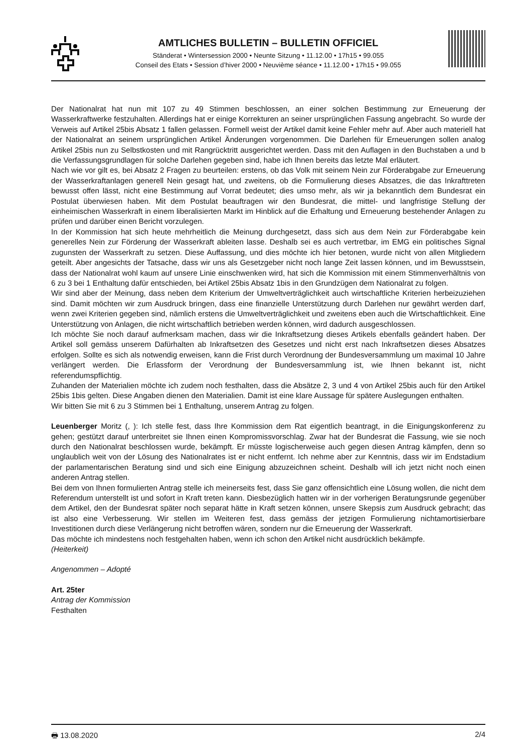AMTLICHES BULLETIN – BULLETIN OFFICIEL
Ständerat • Wintersession 2000 • Neunte Sitzung • 11.12.00 • 17h15 • 99.055
Conseil des Etats • Session d’hiver 2000 • Neuvième séance • 11.12.00 • 17h15 • 99.055
Der Nationalrat hat nun mit 107 zu 49 Stimmen beschlossen, an einer solchen Bestimmung zur Erneuerung der Wasserkraftwerke festzuhalten. Allerdings hat er einige Korrekturen an seiner ursprünglichen Fassung angebracht. So wurde der Verweis auf Artikel 25bis Absatz 1 fallen gelassen. Formell weist der Artikel damit keine Fehler mehr auf. Aber auch materiell hat der Nationalrat an seinem ursprünglichen Artikel Änderungen vorgenommen. Die Darlehen für Erneuerungen sollen analog Artikel 25bis nun zu Selbstkosten und mit Rangrücktritt ausgerichtet werden. Dass mit den Auflagen in den Buchstaben a und b die Verfassungsgrundlagen für solche Darlehen gegeben sind, habe ich Ihnen bereits das letzte Mal erläutert.
Nach wie vor gilt es, bei Absatz 2 Fragen zu beurteilen: erstens, ob das Volk mit seinem Nein zur Förderabgabe zur Erneuerung der Wasserkraftanlagen generell Nein gesagt hat, und zweitens, ob die Formulierung dieses Absatzes, die das Inkrafttreten bewusst offen lässt, nicht eine Bestimmung auf Vorrat bedeutet; dies umso mehr, als wir ja bekanntlich dem Bundesrat ein Postulat überwiesen haben. Mit dem Postulat beauftragen wir den Bundesrat, die mittel- und langfristige Stellung der einheimischen Wasserkraft in einem liberalisierten Markt im Hinblick auf die Erhaltung und Erneuerung bestehender Anlagen zu prüfen und darüber einen Bericht vorzulegen.
In der Kommission hat sich heute mehrheitlich die Meinung durchgesetzt, dass sich aus dem Nein zur Förderabgabe kein generelles Nein zur Förderung der Wasserkraft ableiten lasse. Deshalb sei es auch vertretbar, im EMG ein politisches Signal zugunsten der Wasserkraft zu setzen. Diese Auffassung, und dies möchte ich hier betonen, wurde nicht von allen Mitgliedern geteilt. Aber angesichts der Tatsache, dass wir uns als Gesetzgeber nicht noch lange Zeit lassen können, und im Bewusstsein, dass der Nationalrat wohl kaum auf unsere Linie einschwenken wird, hat sich die Kommission mit einem Stimmenverhältnis von 6 zu 3 bei 1 Enthaltung dafür entschieden, bei Artikel 25bis Absatz 1bis in den Grundzügen dem Nationalrat zu folgen.
Wir sind aber der Meinung, dass neben dem Kriterium der Umweltverträglichkeit auch wirtschaftliche Kriterien herbeizuziehen sind. Damit möchten wir zum Ausdruck bringen, dass eine finanzielle Unterstützung durch Darlehen nur gewährt werden darf, wenn zwei Kriterien gegeben sind, nämlich erstens die Umweltverträglichkeit und zweitens eben auch die Wirtschaftlichkeit. Eine Unterstützung von Anlagen, die nicht wirtschaftlich betrieben werden können, wird dadurch ausgeschlossen.
Ich möchte Sie noch darauf aufmerksam machen, dass wir die Inkraftsetzung dieses Artikels ebenfalls geändert haben. Der Artikel soll gemäss unserem Dafürhalten ab Inkraftsetzen des Gesetzes und nicht erst nach Inkraftsetzen dieses Absatzes erfolgen. Sollte es sich als notwendig erweisen, kann die Frist durch Verordnung der Bundesversammlung um maximal 10 Jahre verlängert werden. Die Erlassform der Verordnung der Bundesversammlung ist, wie Ihnen bekannt ist, nicht referendumspflichtig.
Zuhanden der Materialien möchte ich zudem noch festhalten, dass die Absätze 2, 3 und 4 von Artikel 25bis auch für den Artikel 25bis 1bis gelten. Diese Angaben dienen den Materialien. Damit ist eine klare Aussage für spätere Auslegungen enthalten.
Wir bitten Sie mit 6 zu 3 Stimmen bei 1 Enthaltung, unserem Antrag zu folgen.
Leuenberger Moritz (, ): Ich stelle fest, dass Ihre Kommission dem Rat eigentlich beantragt, in die Einigungskonferenz zu gehen; gestützt darauf unterbreitet sie Ihnen einen Kompromissvorschlag. Zwar hat der Bundesrat die Fassung, wie sie noch durch den Nationalrat beschlossen wurde, bekämpft. Er müsste logischerweise auch gegen diesen Antrag kämpfen, denn so unglaublich weit von der Lösung des Nationalrates ist er nicht entfernt. Ich nehme aber zur Kenntnis, dass wir im Endstadium der parlamentarischen Beratung sind und sich eine Einigung abzuzeichnen scheint. Deshalb will ich jetzt nicht noch einen anderen Antrag stellen.
Bei dem von Ihnen formulierten Antrag stelle ich meinerseits fest, dass Sie ganz offensichtlich eine Lösung wollen, die nicht dem Referendum unterstellt ist und sofort in Kraft treten kann. Diesbezüglich hatten wir in der vorherigen Beratungsrunde gegenüber dem Artikel, den der Bundesrat später noch separat hätte in Kraft setzen können, unsere Skepsis zum Ausdruck gebracht; das ist also eine Verbesserung. Wir stellen im Weiteren fest, dass gemäss der jetzigen Formulierung nichtamortisierbare Investitionen durch diese Verlängerung nicht betroffen wären, sondern nur die Erneuerung der Wasserkraft.
Das möchte ich mindestens noch festgehalten haben, wenn ich schon den Artikel nicht ausdrücklich bekämpfe.
(Heiterkeit)
Angenommen – Adopté
Art. 25ter
Antrag der Kommission
Festhalten
🖶 13.08.2020 2/4